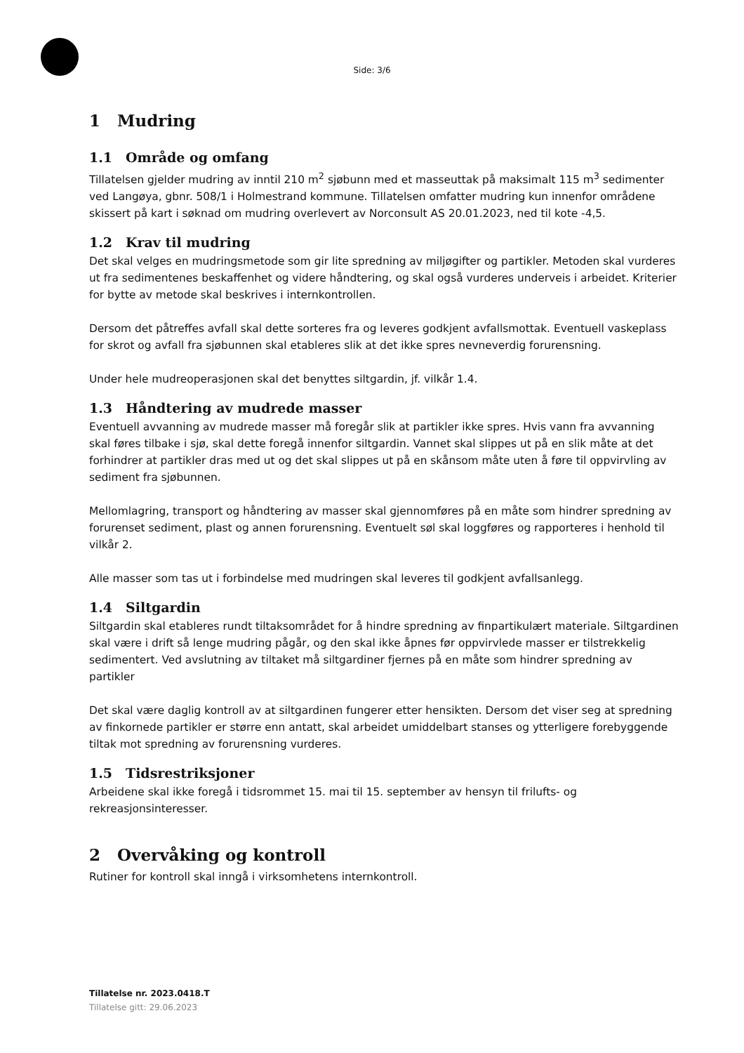Side: 3/6
1 Mudring
1.1 Område og omfang
Tillatelsen gjelder mudring av inntil 210 m<sup>2</sup> sjøbunn med et masseuttak på maksimalt 115 m<sup>3</sup> sedimenter ved Langøya, gbnr. 508/1 i Holmestrand kommune. Tillatelsen omfatter mudring kun innenfor områdene skissert på kart i søknad om mudring overlevert av Norconsult AS 20.01.2023, ned til kote -4,5.
1.2 Krav til mudring
Det skal velges en mudringsmetode som gir lite spredning av miljøgifter og partikler. Metoden skal vurderes ut fra sedimentenes beskaffenhet og videre håndtering, og skal også vurderes underveis i arbeidet. Kriterier for bytte av metode skal beskrives i internkontrollen.
Dersom det påtreffes avfall skal dette sorteres fra og leveres godkjent avfallsmottak. Eventuell vaskeplass for skrot og avfall fra sjøbunnen skal etableres slik at det ikke spres nevneverdig forurensning.
Under hele mudreoperasjonen skal det benyttes siltgardin, jf. vilkår 1.4.
1.3 Håndtering av mudrede masser
Eventuell avvanning av mudrede masser må foregår slik at partikler ikke spres. Hvis vann fra avvanning skal føres tilbake i sjø, skal dette foregå innenfor siltgardin. Vannet skal slippes ut på en slik måte at det forhindrer at partikler dras med ut og det skal slippes ut på en skånsom måte uten å føre til oppvirvling av sediment fra sjøbunnen.
Mellomlagring, transport og håndtering av masser skal gjennomføres på en måte som hindrer spredning av forurenset sediment, plast og annen forurensning. Eventuelt søl skal loggføres og rapporteres i henhold til vilkår 2.
Alle masser som tas ut i forbindelse med mudringen skal leveres til godkjent avfallsanlegg.
1.4 Siltgardin
Siltgardin skal etableres rundt tiltaksområdet for å hindre spredning av finpartikulært materiale. Siltgardinen skal være i drift så lenge mudring pågår, og den skal ikke åpnes før oppvirvlede masser er tilstrekkelig sedimentert. Ved avslutning av tiltaket må siltgardiner fjernes på en måte som hindrer spredning av partikler
Det skal være daglig kontroll av at siltgardinen fungerer etter hensikten. Dersom det viser seg at spredning av finkornede partikler er større enn antatt, skal arbeidet umiddelbart stanses og ytterligere forebyggende tiltak mot spredning av forurensning vurderes.
1.5 Tidsrestriksjoner
Arbeidene skal ikke foregå i tidsrommet 15. mai til 15. september av hensyn til frilufts- og rekreasjonsinteresser.
2 Overvåking og kontroll
Rutiner for kontroll skal inngå i virksomhetens internkontroll.
Tillatelse nr. 2023.0418.T
Tillatelse gitt: 29.06.2023